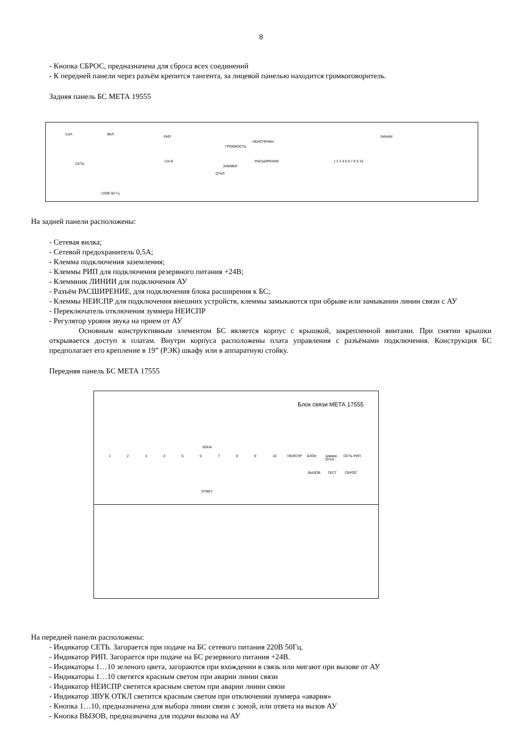8
- Кнопка СБРОС, предназначена для сброса всех соединений
- К передней панели через разъём крепится тангента, за лицевой панелью находится громкоговоритель.
Задняя панель БС МЕТА 19555
0,5А ВКЛ
РИП
=24 В
СЕТЬ
~220В 50 Гц
ГРОМКОСТЬ
НЕИСПРАВН
ЗУММЕР
ОТКЛ
РАСШИРЕНИЕ
ЛИНИИ
1 2 3 4 5 6 7 8 9 10
На задней панели расположены:
- Сетевая вилка;
- Сетевой предохранитель 0,5А;
- Клемма подключения заземления;
- Клеммы РИП для подключения резервного питания +24В;
- Клеммник ЛИНИИ для подключения АУ
- Разъём РАСШИРЕНИЕ, для подключения блока расширения к БС;
- Клеммы НЕИСПР для подключения внешних устройств, клеммы замыкаются при обрыве или замыкании линии связи с АУ
- Переключатель отключения зуммера НЕИСПР
- Регулятор уровня звука на прием от АУ
Основным конструктивным элементом БС является корпус с крышкой, закрепленной винтами. При снятии крышки открывается доступ к платам. Внутри корпуса расположены плата управления с разъёмами подключения. Конструкция БС предполагает его крепление в 19” (РЭК) шкафу или в аппаратную стойку.
Передняя панель БС МЕТА 17555
Блок связи МЕТА 17555
ЗОНА
123456789 10 НЕИСПР БЛОК зуммер ОТКЛ СЕТЬ РИП
ВЫЗОВ ТЕСТ СБРОС
ОТВЕТ
На передней панели расположены:
- Индикатор СЕТЬ. Загорается при подаче на БС сетевого питания 220В 50Гц.
- Индикатор РИП. Загорается при подаче на БС резервного питания +24В.
- Индикаторы 1…10 зеленого цвета, загораются при вхождении в связь или мигают при вызове от АУ
- Индикаторы 1…10 светятся красным светом при аварии линии связи
- Индикатор НЕИСПР светится красным светом при аварии линии связи
- Индикатор ЗВУК ОТКЛ светится красным светом при отключении зуммера «авария»
- Кнопка 1…10, предназначена для выбора линии связи с зоной, или ответа на вызов АУ
- Кнопка ВЫЗОВ, предназначена для подачи вызова на АУ